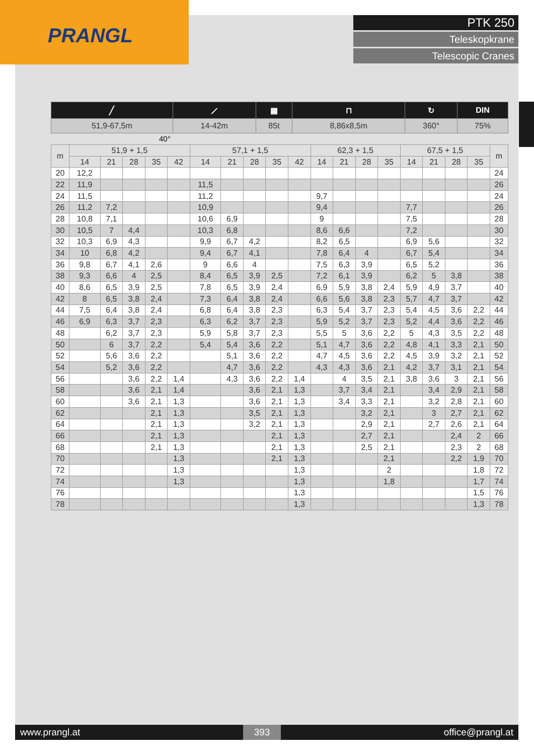PRANGL
PTK 250
Teleskopkrane
Telescopic Cranes
| ╱ | ⟋ | ▦ | ⊓ | ↻ | DIN |
| 51,9-67,5m | 14-42m | 85t | 8,86x8,5m | 360° | 75% |
40°
| m | 51,9 + 1,5 | | | | | 57,1 + 1,5 | | | | | 62,3 + 1,5 | | | | 67,5 + 1,5 | | | | m |
| --- | --- | --- | --- | --- | --- | --- | --- | --- | --- | --- | --- | --- | --- | --- | --- | --- | --- | --- | --- |
| | 14 | 21 | 28 | 35 | 42 | 14 | 21 | 28 | 35 | 42 | 14 | 21 | 28 | 35 | 14 | 21 | 28 | 35 | |
| 20 | 12,2 | | | | | | | | | | | | | | | | | | 24 |
| 22 | 11,9 | | | | | 11,5 | | | | | | | | | | | | | 26 |
| 24 | 11,5 | | | | | 11,2 | | | | | 9,7 | | | | | | | | 24 |
| 26 | 11,2 | 7,2 | | | | 10,9 | | | | | 9,4 | | | | 7,7 | | | | 26 |
| 28 | 10,8 | 7,1 | | | | 10,6 | 6,9 | | | | 9 | | | | 7,5 | | | | 28 |
| 30 | 10,5 | 7 | 4,4 | | | 10,3 | 6,8 | | | | 8,6 | 6,6 | | | 7,2 | | | | 30 |
| 32 | 10,3 | 6,9 | 4,3 | | | 9,9 | 6,7 | 4,2 | | | 8,2 | 6,5 | | | 6,9 | 5,6 | | | 32 |
| 34 | 10 | 6,8 | 4,2 | | | 9,4 | 6,7 | 4,1 | | | 7,8 | 6,4 | 4 | | 6,7 | 5,4 | | | 34 |
| 36 | 9,8 | 6,7 | 4,1 | 2,6 | | 9 | 6,6 | 4 | | | 7,5 | 6,3 | 3,9 | | 6,5 | 5,2 | | | 36 |
| 38 | 9,3 | 6,6 | 4 | 2,5 | | 8,4 | 6,5 | 3,9 | 2,5 | | 7,2 | 6,1 | 3,9 | | 6,2 | 5 | 3,8 | | 38 |
| 40 | 8,6 | 6,5 | 3,9 | 2,5 | | 7,8 | 6,5 | 3,9 | 2,4 | | 6,9 | 5,9 | 3,8 | 2,4 | 5,9 | 4,9 | 3,7 | | 40 |
| 42 | 8 | 6,5 | 3,8 | 2,4 | | 7,3 | 6,4 | 3,8 | 2,4 | | 6,6 | 5,6 | 3,8 | 2,3 | 5,7 | 4,7 | 3,7 | | 42 |
| 44 | 7,5 | 6,4 | 3,8 | 2,4 | | 6,8 | 6,4 | 3,8 | 2,3 | | 6,3 | 5,4 | 3,7 | 2,3 | 5,4 | 4,5 | 3,6 | 2,2 | 44 |
| 46 | 6,9 | 6,3 | 3,7 | 2,3 | | 6,3 | 6,2 | 3,7 | 2,3 | | 5,9 | 5,2 | 3,7 | 2,3 | 5,2 | 4,4 | 3,6 | 2,2 | 46 |
| 48 | | 6,2 | 3,7 | 2,3 | | 5,9 | 5,8 | 3,7 | 2,3 | | 5,5 | 5 | 3,6 | 2,2 | 5 | 4,3 | 3,5 | 2,2 | 48 |
| 50 | | 6 | 3,7 | 2,2 | | 5,4 | 5,4 | 3,6 | 2,2 | | 5,1 | 4,7 | 3,6 | 2,2 | 4,8 | 4,1 | 3,3 | 2,1 | 50 |
| 52 | | 5,6 | 3,6 | 2,2 | | | 5,1 | 3,6 | 2,2 | | 4,7 | 4,5 | 3,6 | 2,2 | 4,5 | 3,9 | 3,2 | 2,1 | 52 |
| 54 | | 5,2 | 3,6 | 2,2 | | | 4,7 | 3,6 | 2,2 | | 4,3 | 4,3 | 3,6 | 2,1 | 4,2 | 3,7 | 3,1 | 2,1 | 54 |
| 56 | | | 3,6 | 2,2 | 1,4 | | 4,3 | 3,6 | 2,2 | 1,4 | | 4 | 3,5 | 2,1 | 3,8 | 3,6 | 3 | 2,1 | 56 |
| 58 | | | 3,6 | 2,1 | 1,4 | | | 3,6 | 2,1 | 1,3 | | 3,7 | 3,4 | 2,1 | | 3,4 | 2,9 | 2,1 | 58 |
| 60 | | | 3,6 | 2,1 | 1,3 | | | 3,6 | 2,1 | 1,3 | | 3,4 | 3,3 | 2,1 | | 3,2 | 2,8 | 2,1 | 60 |
| 62 | | | | 2,1 | 1,3 | | | 3,5 | 2,1 | 1,3 | | | 3,2 | 2,1 | | 3 | 2,7 | 2,1 | 62 |
| 64 | | | | 2,1 | 1,3 | | | 3,2 | 2,1 | 1,3 | | | 2,9 | 2,1 | | 2,7 | 2,6 | 2,1 | 64 |
| 66 | | | | 2,1 | 1,3 | | | | 2,1 | 1,3 | | | 2,7 | 2,1 | | | 2,4 | 2 | 66 |
| 68 | | | | 2,1 | 1,3 | | | | 2,1 | 1,3 | | | 2,5 | 2,1 | | | 2,3 | 2 | 68 |
| 70 | | | | | 1,3 | | | | 2,1 | 1,3 | | | | 2,1 | | | 2,2 | 1,9 | 70 |
| 72 | | | | | 1,3 | | | | | 1,3 | | | | 2 | | | | 1,8 | 72 |
| 74 | | | | | 1,3 | | | | | 1,3 | | | | 1,8 | | | | 1,7 | 74 |
| 76 | | | | | | | | | | 1,3 | | | | | | | | 1,5 | 76 |
| 78 | | | | | | | | | | 1,3 | | | | | | | | 1,3 | 78 |
www.prangl.at 393 office@prangl.at